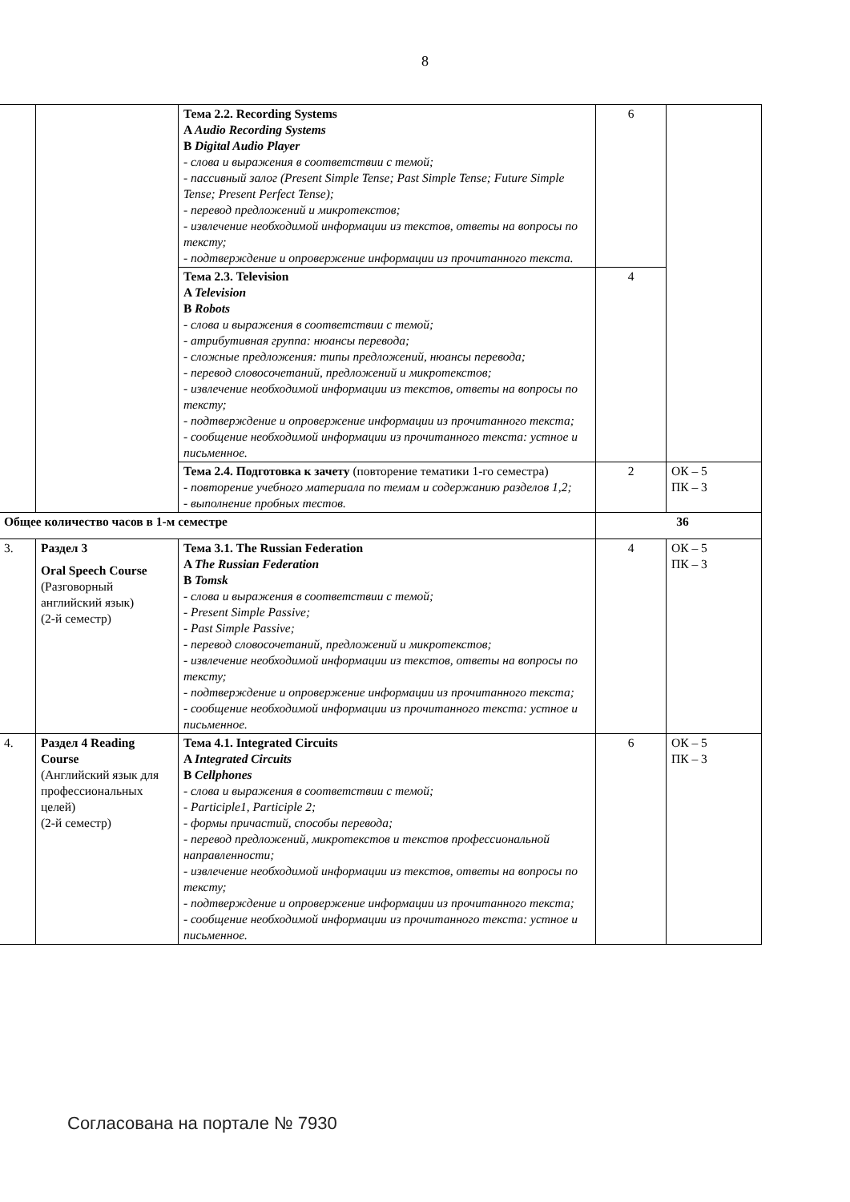8
| | | Тема 2.2. Recording Systems A Audio Recording Systems B Digital Audio Player - слова и выражения в соответствии с темой; - пассивный залог (Present Simple Tense; Past Simple Tense; Future Simple Tense; Present Perfect Tense); - перевод предложений и микротекстов; - извлечение необходимой информации из текстов, ответы на вопросы по тексту; - подтверждение и опровержение информации из прочитанного текста. | 6 | |
| | | Тема 2.3. Television A Television B Robots - слова и выражения в соответствии с темой; - атрибутивная группа: нюансы перевода; - сложные предложения: типы предложений, нюансы перевода; - перевод словосочетаний, предложений и микротекстов; - извлечение необходимой информации из текстов, ответы на вопросы по тексту; - подтверждение и опровержение информации из прочитанного текста; - сообщение необходимой информации из прочитанного текста: устное и письменное. | 4 | |
| | | Тема 2.4. Подготовка к зачету (повторение тематики 1-го семестра) - повторение учебного материала по темам и содержанию разделов 1,2; - выполнение пробных тестов. | 2 | ОК – 5 ПК – 3 |
| Общее количество часов в 1-м семестре | | | 36 | |
| 3. | Раздел 3 Oral Speech Course (Разговорный английский язык) (2-й семестр) | Тема 3.1. The Russian Federation A The Russian Federation B Tomsk - слова и выражения в соответствии с темой; - Present Simple Passive; - Past Simple Passive; - перевод словосочетаний, предложений и микротекстов; - извлечение необходимой информации из текстов, ответы на вопросы по тексту; - подтверждение и опровержение информации из прочитанного текста; - сообщение необходимой информации из прочитанного текста: устное и письменное. | 4 | ОК – 5 ПК – 3 |
| 4. | Раздел 4 Reading Course (Английский язык для профессиональных целей) (2-й семестр) | Тема 4.1. Integrated Circuits A Integrated Circuits B Cellphones - слова и выражения в соответствии с темой; - Participle1, Participle 2; - формы причастий, способы перевода; - перевод предложений, микротекстов и текстов профессиональной направленности; - извлечение необходимой информации из текстов, ответы на вопросы по тексту; - подтверждение и опровержение информации из прочитанного текста; - сообщение необходимой информации из прочитанного текста: устное и письменное. | 6 | ОК – 5 ПК – 3 |
Согласована на портале № 7930